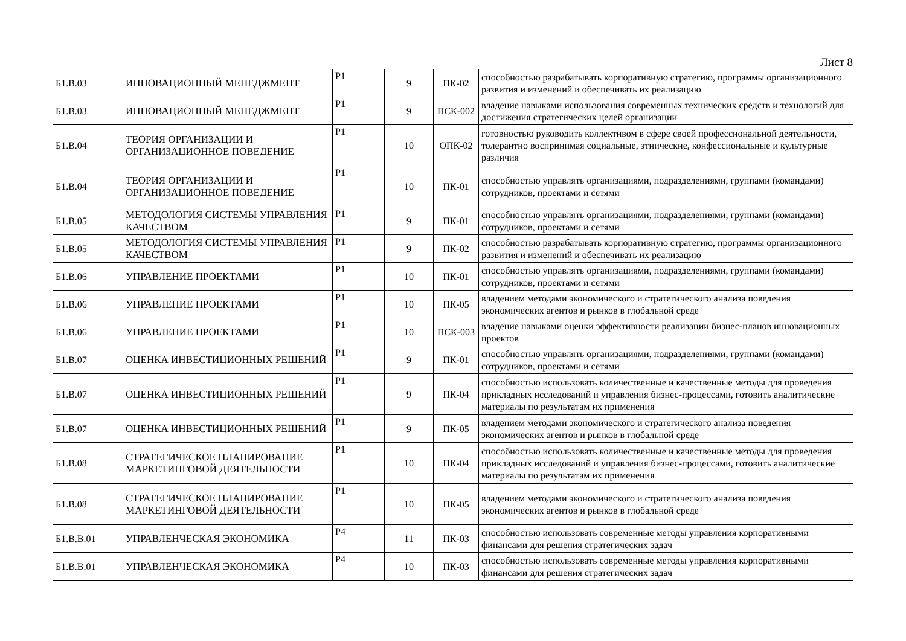Лист 8
| Б1.В.03 | ИННОВАЦИОННЫЙ МЕНЕДЖМЕНТ | Р1 | 9 | ПК-02 | способностью разрабатывать корпоративную стратегию, программы организационного развития и изменений и обеспечивать их реализацию |
| Б1.В.03 | ИННОВАЦИОННЫЙ МЕНЕДЖМЕНТ | Р1 | 9 | ПСК-002 | владение навыками использования современных технических средств и технологий для достижения стратегических целей организации |
| Б1.В.04 | ТЕОРИЯ ОРГАНИЗАЦИИ И ОРГАНИЗАЦИОННОЕ ПОВЕДЕНИЕ | Р1 | 10 | ОПК-02 | готовностью руководить коллективом в сфере своей профессиональной деятельности, толерантно воспринимая социальные, этнические, конфессиональные и культурные различия |
| Б1.В.04 | ТЕОРИЯ ОРГАНИЗАЦИИ И ОРГАНИЗАЦИОННОЕ ПОВЕДЕНИЕ | Р1 | 10 | ПК-01 | способностью управлять организациями, подразделениями, группами (командами) сотрудников, проектами и сетями |
| Б1.В.05 | МЕТОДОЛОГИЯ СИСТЕМЫ УПРАВЛЕНИЯ КАЧЕСТВОМ | Р1 | 9 | ПК-01 | способностью управлять организациями, подразделениями, группами (командами) сотрудников, проектами и сетями |
| Б1.В.05 | МЕТОДОЛОГИЯ СИСТЕМЫ УПРАВЛЕНИЯ КАЧЕСТВОМ | Р1 | 9 | ПК-02 | способностью разрабатывать корпоративную стратегию, программы организационного развития и изменений и обеспечивать их реализацию |
| Б1.В.06 | УПРАВЛЕНИЕ ПРОЕКТАМИ | Р1 | 10 | ПК-01 | способностью управлять организациями, подразделениями, группами (командами) сотрудников, проектами и сетями |
| Б1.В.06 | УПРАВЛЕНИЕ ПРОЕКТАМИ | Р1 | 10 | ПК-05 | владением методами экономического и стратегического анализа поведения экономических агентов и рынков в глобальной среде |
| Б1.В.06 | УПРАВЛЕНИЕ ПРОЕКТАМИ | Р1 | 10 | ПСК-003 | владение навыками оценки эффективности реализации бизнес-планов инновационных проектов |
| Б1.В.07 | ОЦЕНКА ИНВЕСТИЦИОННЫХ РЕШЕНИЙ | Р1 | 9 | ПК-01 | способностью управлять организациями, подразделениями, группами (командами) сотрудников, проектами и сетями |
| Б1.В.07 | ОЦЕНКА ИНВЕСТИЦИОННЫХ РЕШЕНИЙ | Р1 | 9 | ПК-04 | способностью использовать количественные и качественные методы для проведения прикладных исследований и управления бизнес-процессами, готовить аналитические материалы по результатам их применения |
| Б1.В.07 | ОЦЕНКА ИНВЕСТИЦИОННЫХ РЕШЕНИЙ | Р1 | 9 | ПК-05 | владением методами экономического и стратегического анализа поведения экономических агентов и рынков в глобальной среде |
| Б1.В.08 | СТРАТЕГИЧЕСКОЕ ПЛАНИРОВАНИЕ МАРКЕТИНГОВОЙ ДЕЯТЕЛЬНОСТИ | Р1 | 10 | ПК-04 | способностью использовать количественные и качественные методы для проведения прикладных исследований и управления бизнес-процессами, готовить аналитические материалы по результатам их применения |
| Б1.В.08 | СТРАТЕГИЧЕСКОЕ ПЛАНИРОВАНИЕ МАРКЕТИНГОВОЙ ДЕЯТЕЛЬНОСТИ | Р1 | 10 | ПК-05 | владением методами экономического и стратегического анализа поведения экономических агентов и рынков в глобальной среде |
| Б1.В.В.01 | УПРАВЛЕНЧЕСКАЯ ЭКОНОМИКА | Р4 | 11 | ПК-03 | способностью использовать современные методы управления корпоративными финансами для решения стратегических задач |
| Б1.В.В.01 | УПРАВЛЕНЧЕСКАЯ ЭКОНОМИКА | Р4 | 10 | ПК-03 | способностью использовать современные методы управления корпоративными финансами для решения стратегических задач |